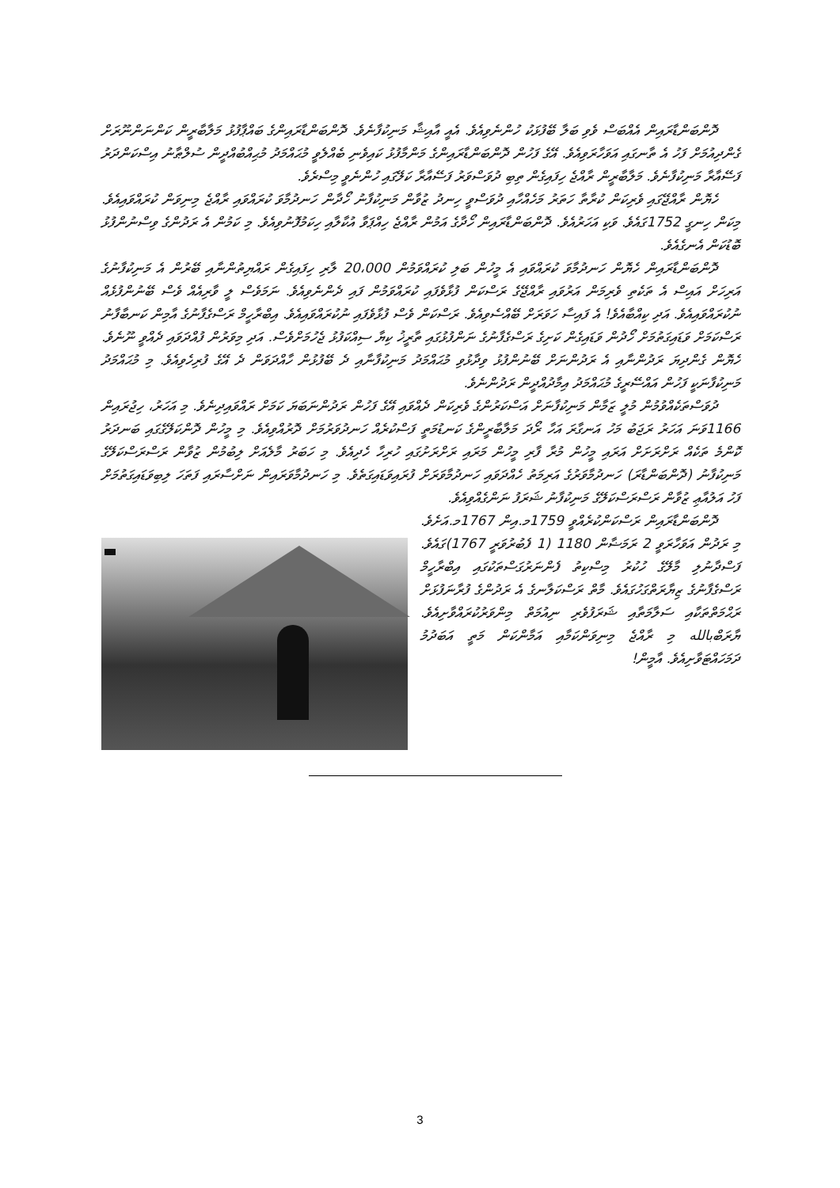ދޮންބަންޑާރައިން އެއްބަސް ވެވި ބަލާ ބޭފުޅަކު ހުންނެވިއެވެ. އެއީ އާއިޝާ މަނިކުފާނެވެ. ދޮންބަންޑާރައިންގެ ބައްޕާފުޅު މަލާބާރީން ކަންނަންނޫރަށް ގެންދިއުމަށް ފަހު އެ ތާނގައި އަވަހާރަވިއެވެ. އޭގެ ފަހުން ދޮންބަންޑާރައިންގެ މަންމާފުޅު ކައިވެނި ބެއްލެވީ މުޙައްމަދު މުޙިއްބުއްދީން ސުލްޠާނު އިސްކަންދަރު ފަސޭއާރާ މަނިކުފާނެވެ. މަލާބާރީން ރާއްޖެ ހިފައިގެން ތިބި ދުވަސްވަރު ފަސޭއާރާ ކަލޭގައި ހުންނެވީ މިސްރެވެ.
ހެޔޮން ރާއްޖޭގައި ވެރިކަން ކުރާތާ ހަތަރު މަހެއްހާއި ދުވަސްވީ ހިނދު ޒުވާން މަނިކުފާނު ހޯދާން ހަނދުމާވަ ކުރައްވައި ރާއްޖެ މިނިވަން ކުރައްވައިއެވެ. މިކަން ހިނގީ 1752ގައެވެ. ވަކި އަހަރުއެވެ. ދޮންބަންޑާރައިން ހޯދާގެ އަމުން ރާއްޖެ ހިއްޕަވާ އުކާލާއި ހިކަމުފޮނުވިއެވެ. މި ކަމުން އެ ރަދުންގެ ވިސްނުންފުޅު ބޮޑުކަން އެނގެއެވެ.
ދޮންބަންޑާރައިން ހެޔޮން ހަނދުމާވަ ކުރައްވައި އެ މީހުން ބަލި ކުރައްވަމުން 20،000 ލާރި ހިފައިގެން ރައްޔިތުންނާއި ބޭރުން އެ މަނިކުފާނުގެ އަރިހަށް އައިސް އެ ތަކެތި ވެރިމަން އަރުވައި ރާއްޖޭގެ ރަސްކަން ފުޅާވެފައި ކުރައްވަމުން ފައި ދެންނެވިއެވެ. ނަމަވެސް ލީ ވާރިއެއް ވެސް ބޭނުންފުޅެއް ނުކުރައްވައިއެވެ. އަދި ކިއްބާއެވެ! އެ ފައިސާ ހަވަރަށް ބޭއްސެވިއެވެ. ރަސްކަން ވެސް ފުޅާވެފައި ނުކުރައްވައިއެވެ. އިބްރާހީމް ރަސްގެފާނުގެ އާމިން ކަނބާފާނު ރަސްކަމަށް ވަޑައިގަތުމަށް ހޯދުން ވަޑައިގެން ކަށިގެ ރަސްގެފާނުގެ ނަންފުޅުގައި ތާރީޚު ކިޔާ ސިއްކަފުޅު ޖެހުމަށްވެސް. އަދި މިވަރުން ފުއްދަވައި ދެއްވީ ނޫނެވެ. ހެޔޮން ގެންދިޔަ ރަދުންނާއި އެ ރަދުންނަށް ބޭނުންފުޅު ވިދާޅުވި މުޙައްމަދު މަނިކުފާނާއި ދެ ބޭފުޅުން ހާއްދަވަން ދެ އޭގެ ފުރިހެވިއެވެ. މި މުޙައްމަދު މަނިކުފާނަކީ ފަހުން އައްސޭރީގެ މުޙައްމަދު އިމާދުއްދީން ރަދުންނެވެ.
ދުވަސްތަކެއްވުމުން މުލީ ޒަމާން މަނިކުފާނަށް އަސްކަރުންގެ ވެރިކަން ދެއްވައި އޭގެ ފަހުން ރަދުންނަބަޔަ ކަމަށް ރައްވައިދިނެވެ. މި އަހަރު، ހިޖުރައިން 1166ވަނަ އަހަރު ރަޖަބު މަހު އަނގާރަ އަހާ ރޯދަ މަލާބާރީންގެ ކަނޑުމަތީ ފަސްކުރެއް ހަނދުވަރުމަށް ދޮރުއްވިއެވެ. މި މީހުން ދޮންކަލޭގެގައި ބަނދަރު ކޮންމެ ތަކެއް ރަށްރަށަށް އަރައި މީހުން މުރާ ފާރި މީހުން މަރައި ރަށްރަށުގައި ހުރިހާ ހެދިއެވެ. މި ހަބަރު މާލެއަށް ލިބުމުން ޒުވާން ރަސްރަސްކަލޭގެ މަނިކުފާނު (ދޮންބަންޑާރަ) ހަނދުމާވަރުގެ އަރިމަތު ހެއްދަވައި ހަނދުމާވަރަށް ފުރައިވަޑައިގަތެވެ. މި ހަނދުމާވަރައިން ނަށްސާރައި ފަތަހަ ލިބިވަޑައިގަތުމަށް ފަހު އަލުއާޢި ޒުވާން ރަސްރަސްކަލޭގެ މަނިކުފާނު ޝަރަފު ނަންގެއްވިއެވެ.
ދޮންބަންޑާރައިން ރަސްކަންކުރެއްވީ 1759މ.އިން 1767މ.އަށެވެ. މި ރަދުން އަވަހާރަވީ 2 ރަމަޟާން 1180 (1 ފެބުރުވަރީ 1767)ގައެވެ. ފަސްދާނުލި މާލޭގެ ހުކުރު މިސްކިތު ފެންނަރުގަސްތަކުގައި އިބްރާހީމް ރަސްގެފާނުގެ ޒިޔާރަތްގަހުގައެވެ. މާތް ރަސްކަލާނގެ އެ ރަދުންގެ ފުރާނަފުޅަށް ރަޙްމަތްތަކާއި ސަލާމަތާއި ޝަރަފުވެރި ނިއުމަތް މިންވަރުކުރައްވާށިއެވެ. ޔާރަބްبالله މި ރާއްޖެ މިނިވަންކަމާއި އަމާންކަން މަތީ އަބަދުމު ދަމަހައްޓަވާށިއެވެ. އާމީން!
3